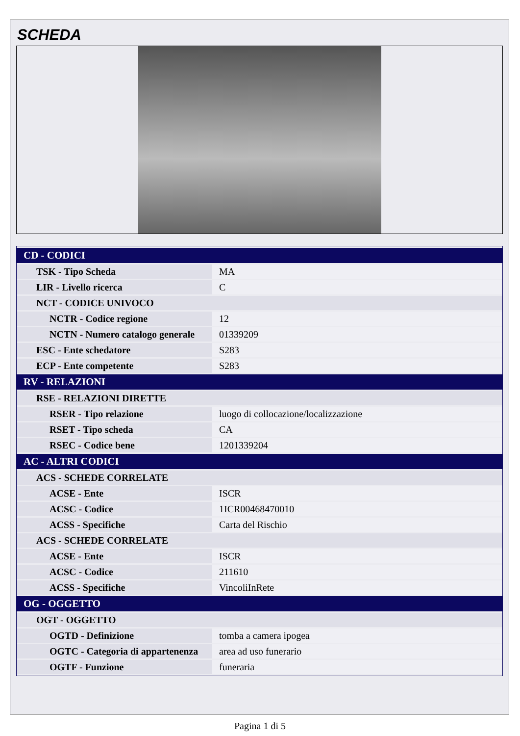SCHEDA
| CD - CODICI | |
| --- | --- |
| TSK - Tipo Scheda | MA |
| LIR - Livello ricerca | C |
| NCT - CODICE UNIVOCO | |
| NCTR - Codice regione | 12 |
| NCTN - Numero catalogo generale | 01339209 |
| ESC - Ente schedatore | S283 |
| ECP - Ente competente | S283 |
| RV - RELAZIONI | |
| RSE - RELAZIONI DIRETTE | |
| RSER - Tipo relazione | luogo di collocazione/localizzazione |
| RSET - Tipo scheda | CA |
| RSEC - Codice bene | 1201339204 |
| AC - ALTRI CODICI | |
| ACS - SCHEDE CORRELATE | |
| ACSE - Ente | ISCR |
| ACSC - Codice | 1ICR00468470010 |
| ACSS - Specifiche | Carta del Rischio |
| ACS - SCHEDE CORRELATE | |
| ACSE - Ente | ISCR |
| ACSC - Codice | 211610 |
| ACSS - Specifiche | VincoliInRete |
| OG - OGGETTO | |
| OGT - OGGETTO | |
| OGTD - Definizione | tomba a camera ipogea |
| OGTC - Categoria di appartenenza | area ad uso funerario |
| OGTF - Funzione | funeraria |
Pagina 1 di 5